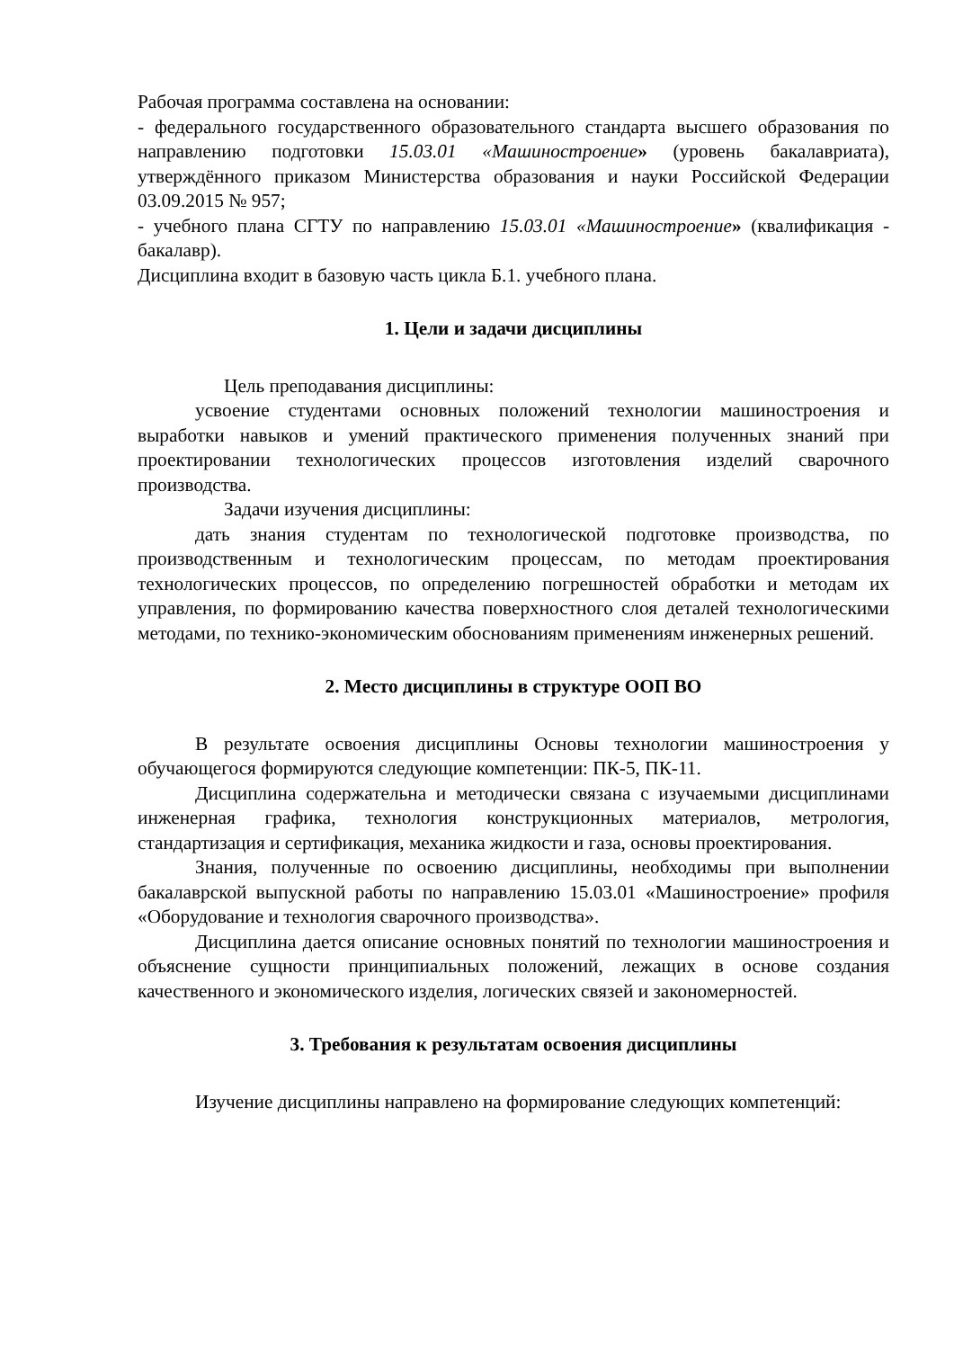Рабочая программа составлена на основании:
- федерального государственного образовательного стандарта высшего образования по направлению подготовки 15.03.01 «Машиностроение» (уровень бакалавриата), утверждённого приказом Министерства образования и науки Российской Федерации 03.09.2015 № 957;
- учебного плана СГТУ по направлению 15.03.01 «Машиностроение» (квалификация - бакалавр).
Дисциплина входит в базовую часть цикла Б.1. учебного плана.
1. Цели и задачи дисциплины
Цель преподавания дисциплины:
усвоение студентами основных положений технологии машиностроения и выработки навыков и умений практического применения полученных знаний при проектировании технологических процессов изготовления изделий сварочного производства.
Задачи изучения дисциплины:
дать знания студентам по технологической подготовке производства, по производственным и технологическим процессам, по методам проектирования технологических процессов, по определению погрешностей обработки и методам их управления, по формированию качества поверхностного слоя деталей технологическими методами, по технико-экономическим обоснованиям применениям инженерных решений.
2. Место дисциплины в структуре ООП ВО
В результате освоения дисциплины Основы технологии машиностроения у обучающегося формируются следующие компетенции: ПК-5, ПК-11.
Дисциплина содержательна и методически связана с изучаемыми дисциплинами инженерная графика, технология конструкционных материалов, метрология, стандартизация и сертификация, механика жидкости и газа, основы проектирования.
Знания, полученные по освоению дисциплины, необходимы при выполнении бакалаврской выпускной работы по направлению 15.03.01 «Машиностроение» профиля «Оборудование и технология сварочного производства».
Дисциплина дается описание основных понятий по технологии машиностроения и объяснение сущности принципиальных положений, лежащих в основе создания качественного и экономического изделия, логических связей и закономерностей.
3. Требования к результатам освоения дисциплины
Изучение дисциплины направлено на формирование следующих компетенций: